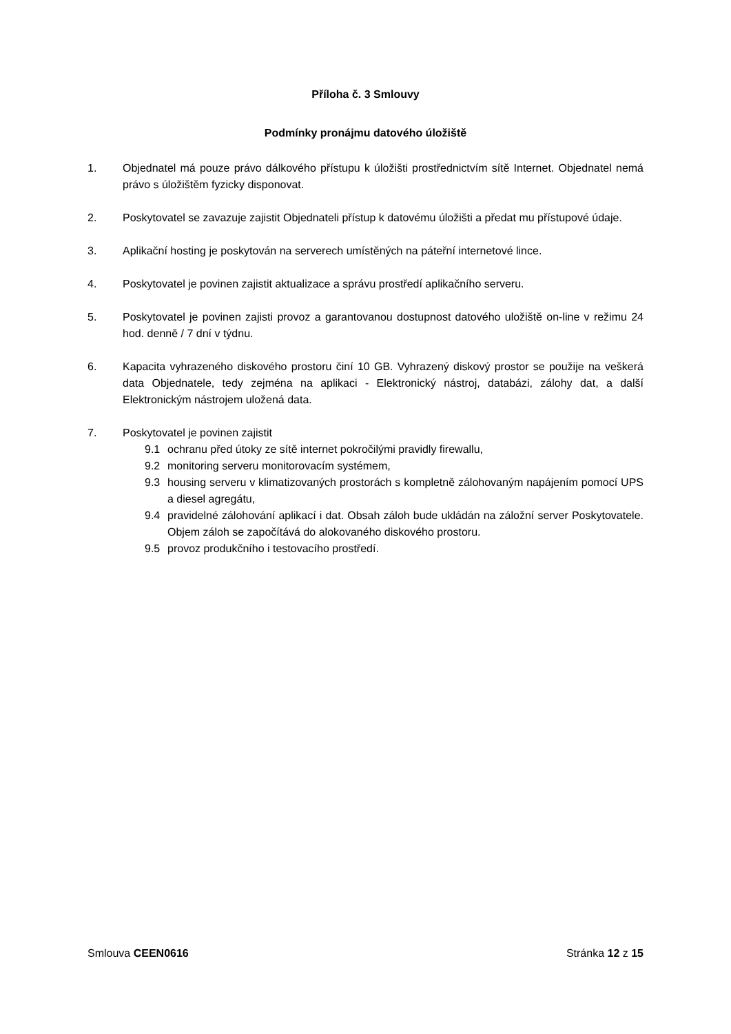Příloha č. 3 Smlouvy
Podmínky pronájmu datového úložiště
1. Objednatel má pouze právo dálkového přístupu k úložišti prostřednictvím sítě Internet. Objednatel nemá právo s úložištěm fyzicky disponovat.
2. Poskytovatel se zavazuje zajistit Objednateli přístup k datovému úložišti a předat mu přístupové údaje.
3. Aplikační hosting je poskytován na serverech umístěných na páteřní internetové lince.
4. Poskytovatel je povinen zajistit aktualizace a správu prostředí aplikačního serveru.
5. Poskytovatel je povinen zajisti provoz a garantovanou dostupnost datového uložiště on-line v režimu 24 hod. denně / 7 dní v týdnu.
6. Kapacita vyhrazeného diskového prostoru činí 10 GB. Vyhrazený diskový prostor se použije na veškerá data Objednatele, tedy zejména na aplikaci - Elektronický nástroj, databázi, zálohy dat, a další Elektronickým nástrojem uložená data.
7. Poskytovatel je povinen zajistit
9.1 ochranu před útoky ze sítě internet pokročilými pravidly firewallu,
9.2 monitoring serveru monitorovacím systémem,
9.3 housing serveru v klimatizovaných prostorách s kompletně zálohovaným napájením pomocí UPS a diesel agregátu,
9.4 pravidelné zálohování aplikací i dat. Obsah záloh bude ukládán na záložní server Poskytovatele. Objem záloh se započítává do alokovaného diskového prostoru.
9.5 provoz produkčního i testovacího prostředí.
Smlouva CEEN0616 Stránka 12 z 15